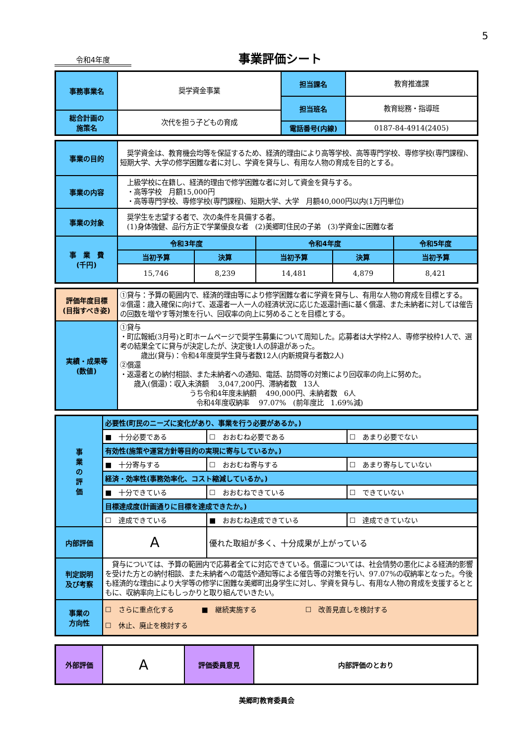5
令和4年度
事業評価シート
| 事務事業名 | 奨学資金事業 | 担当課名 | 教育推進課 |
| | | 担当班名 | 教育総務・指導班 |
| 総合計画の 施策名 | 次代を担う子どもの育成 | | |
| | | 電話番号(内線) | 0187-84-4914(2405) |
| 事業の目的 | 奨学資金は、教育機会均等を保証するため、経済的理由により高等学校、高等専門学校、専修学校(専門課程)、短期大学、大学の修学困難な者に対し、学資を貸与し、有用な人物の育成を目的とする。 | | | | |
| 事業の内容 | 上級学校に在籍し、経済的理由で修学困難な者に対して資金を貸与する。 ・高等学校 月額15,000円 ・高等専門学校、専修学校(専門課程)、短期大学、大学 月額40,000円以内(1万円単位) | | | | |
| 事業の対象 | 奨学生を志望する者で、次の条件を具備する者。 (1)身体強健、品行方正で学業優良な者 (2)美郷町住民の子弟 (3)学資金に困難な者 | | | | |
| 事 業 費 (千円) | 令和3年度 | | 令和4年度 | | 令和5年度 |
| | 当初予算 | 決算 | 当初予算 | 決算 | 当初予算 |
| | 15,746 | 8,239 | 14,481 | 4,879 | 8,421 |
| 評価年度目標 (目指すべき姿) | ①貸与：予算の範囲内で、経済的理由等により修学困難な者に学資を貸与し、有用な人物の育成を目標とする。 ②償還：歳入確保に向けて、返還者一人一人の経済状況に応じた返還計画に基く償還、また未納者に対しては催告の回数を増やす等対策を行い、回収率の向上に努めることを目標とする。 |
| 実績・成果等 (数値) | ①貸与 ・町広報紙(3月号)と町ホームページで奨学生募集について周知した。応募者は大学枠2人、専修学校枠1人で、選考の結果全てに貸与が決定したが、決定後1人の辞退があった。 歳出(貸与)：令和4年度奨学生貸与者数12人(内新規貸与者数2人) ②償還 ・返還者との納付相談、また未納者への通知、電話、訪問等の対策により回収率の向上に努めた。 歳入(償還)：収入未済額 3,047,200円、滞納者数 13人 うち令和4年度未納額 490,000円、未納者数 6人 令和4年度収納率 97.07% (前年度比 1.69%減) |
| 事 業 の 評 価 | 必要性(町民のニーズに変化があり、事業を行う必要があるか。) | | |
| | ■ 十分必要である | ☐ おおむね必要である | ☐ あまり必要でない |
| | 有効性(施策や運営方針等目的の実現に寄与しているか。) | | |
| | ■ 十分寄与する | ☐ おおむね寄与する | ☐ あまり寄与していない |
| | 経済・効率性(事務効率化、コスト縮減しているか。) | | |
| | ■ 十分できている | ☐ おおむねできている | ☐ できていない |
| | 目標達成度(計画通りに目標を達成できたか。) | | |
| | ☐ 達成できている | ■ おおむね達成できている | ☐ 達成できていない |
| 内部評価 | A | 優れた取組が多く、十分成果が上がっている | |
| 判定説明 及び考察 | 貸与については、予算の範囲内で応募者全てに対応できている。償還については、社会情勢の悪化による経済的影響を受けた方との納付相談、また未納者への電話や通知等による催告等の対策を行い、97.07%の収納率となった。今後も経済的な理由により大学等の修学に困難な美郷町出身学生に対し、学資を貸与し、有用な人物の育成を支援するとともに、収納率向上にもしっかりと取り組んでいきたい。 | | |
| 事業の 方向性 | ☐ さらに重点化する ■ 継続実施する ☐ 改善見直しを検討する ☐ 休止、廃止を検討する | | |
| 外部評価 | A | 評価委員意見 | 内部評価のとおり |
美郷町教育委員会